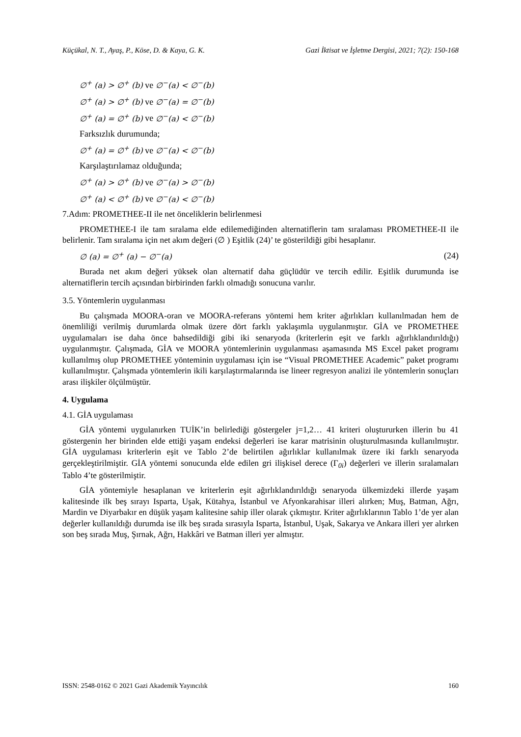Küçükal, N. T., Ayaş, P., Köse, D. & Kaya, G. K. Gazi İktisat ve İşletme Dergisi, 2021; 7(2): 150-168
∅<sup>+</sup> (a) > ∅<sup>+</sup> (b) ve ∅<sup>−</sup>(a) < ∅<sup>−</sup>(b)
∅<sup>+</sup> (a) > ∅<sup>+</sup> (b) ve ∅<sup>−</sup>(a) = ∅<sup>−</sup>(b)
∅<sup>+</sup> (a) = ∅<sup>+</sup> (b) ve ∅<sup>−</sup>(a) < ∅<sup>−</sup>(b)
Farksızlık durumunda;
∅<sup>+</sup> (a) = ∅<sup>+</sup> (b) ve ∅<sup>−</sup>(a) < ∅<sup>−</sup>(b)
Karşılaştırılamaz olduğunda;
∅<sup>+</sup> (a) > ∅<sup>+</sup> (b) ve ∅<sup>−</sup>(a) > ∅<sup>−</sup>(b)
∅<sup>+</sup> (a) < ∅<sup>+</sup> (b) ve ∅<sup>−</sup>(a) < ∅<sup>−</sup>(b)
7.Adım: PROMETHEE-II ile net önceliklerin belirlenmesi
PROMETHEE-I ile tam sıralama elde edilemediğinden alternatiflerin tam sıralaması PROMETHEE-II ile belirlenir. Tam sıralama için net akım değeri (∅ ) Eşitlik (24)’ te gösterildiği gibi hesaplanır.
∅ (a) = ∅<sup>+</sup> (a) − ∅<sup>−</sup>(a) (24)
Burada net akım değeri yüksek olan alternatif daha güçlüdür ve tercih edilir. Eşitlik durumunda ise alternatiflerin tercih açısından birbirinden farklı olmadığı sonucuna varılır.
3.5. Yöntemlerin uygulanması
Bu çalışmada MOORA-oran ve MOORA-referans yöntemi hem kriter ağırlıkları kullanılmadan hem de önemliliği verilmiş durumlarda olmak üzere dört farklı yaklaşımla uygulanmıştır. GİA ve PROMETHEE uygulamaları ise daha önce bahsedildiği gibi iki senaryoda (kriterlerin eşit ve farklı ağırlıklandırıldığı) uygulanmıştır. Çalışmada, GİA ve MOORA yöntemlerinin uygulanması aşamasında MS Excel paket programı kullanılmış olup PROMETHEE yönteminin uygulaması için ise “Visual PROMETHEE Academic” paket programı kullanılmıştır. Çalışmada yöntemlerin ikili karşılaştırmalarında ise lineer regresyon analizi ile yöntemlerin sonuçları arası ilişkiler ölçülmüştür.
4. Uygulama
4.1. GİA uygulaması
GİA yöntemi uygulanırken TUİK’in belirlediği göstergeler j=1,2… 41 kriteri oluştururken illerin bu 41 göstergenin her birinden elde ettiği yaşam endeksi değerleri ise karar matrisinin oluşturulmasında kullanılmıştır. GİA uygulaması kriterlerin eşit ve Tablo 2’de belirtilen ağırlıklar kullanılmak üzere iki farklı senaryoda gerçekleştirilmiştir. GİA yöntemi sonucunda elde edilen gri ilişkisel derece (Γ<sub>0i</sub>) değerleri ve illerin sıralamaları Tablo 4’te gösterilmiştir.
GİA yöntemiyle hesaplanan ve kriterlerin eşit ağırlıklandırıldığı senaryoda ülkemizdeki illerde yaşam kalitesinde ilk beş sırayı Isparta, Uşak, Kütahya, İstanbul ve Afyonkarahisar illeri alırken; Muş, Batman, Ağrı, Mardin ve Diyarbakır en düşük yaşam kalitesine sahip iller olarak çıkmıştır. Kriter ağırlıklarının Tablo 1’de yer alan değerler kullanıldığı durumda ise ilk beş sırada sırasıyla Isparta, İstanbul, Uşak, Sakarya ve Ankara illeri yer alırken son beş sırada Muş, Şırnak, Ağrı, Hakkâri ve Batman illeri yer almıştır.
ISSN: 2548-0162 © 2021 Gazi Akademik Yayıncılık 160